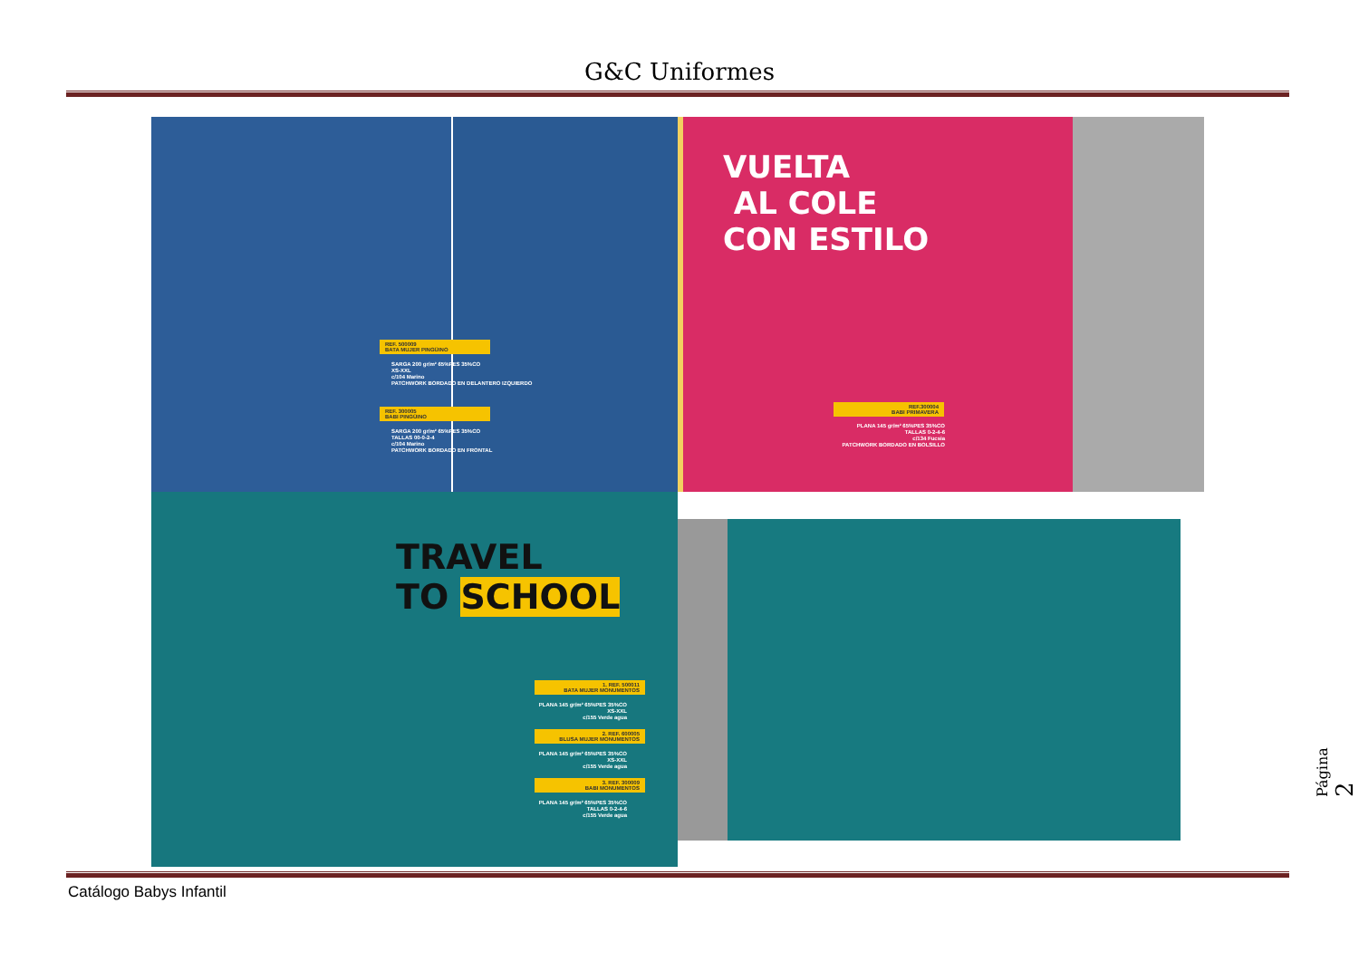G&C Uniformes
REF. 500009
BATA MUJER PINGÜINO
SARGA 200 gr/m² 65%PES 35%CO
XS-XXL
c/104 Marino
PATCHWORK BORDADO EN DELANTERO IZQUIERDO
REF. 300005
BABI PINGÜINO
SARGA 200 gr/m² 65%PES 35%CO
TALLAS 00-0-2-4
c/104 Marino
PATCHWORK BORDADO EN FRONTAL
VUELTA
AL COLE
CON ESTILO
REF.300004
BABI PRIMAVERA
PLANA 145 gr/m² 65%PES 35%CO
TALLAS 0-2-4-6
c/134 Fucsia
PATCHWORK BORDADO EN BOLSILLO
TRAVEL
TO SCHOOL
1. REF. 500011
BATA MUJER MONUMENTOS
PLANA 145 gr/m² 65%PES 35%CO
XS-XXL
c/155 Verde agua
2. REF. 600005
BLUSA MUJER MONUMENTOS
PLANA 145 gr/m² 65%PES 35%CO
XS-XXL
c/155 Verde agua
3. REF. 300009
BABI MONUMENTOS
PLANA 145 gr/m² 65%PES 35%CO
TALLAS 0-2-4-6
c/155 Verde agua
Catálogo Babys Infantil
Página 2